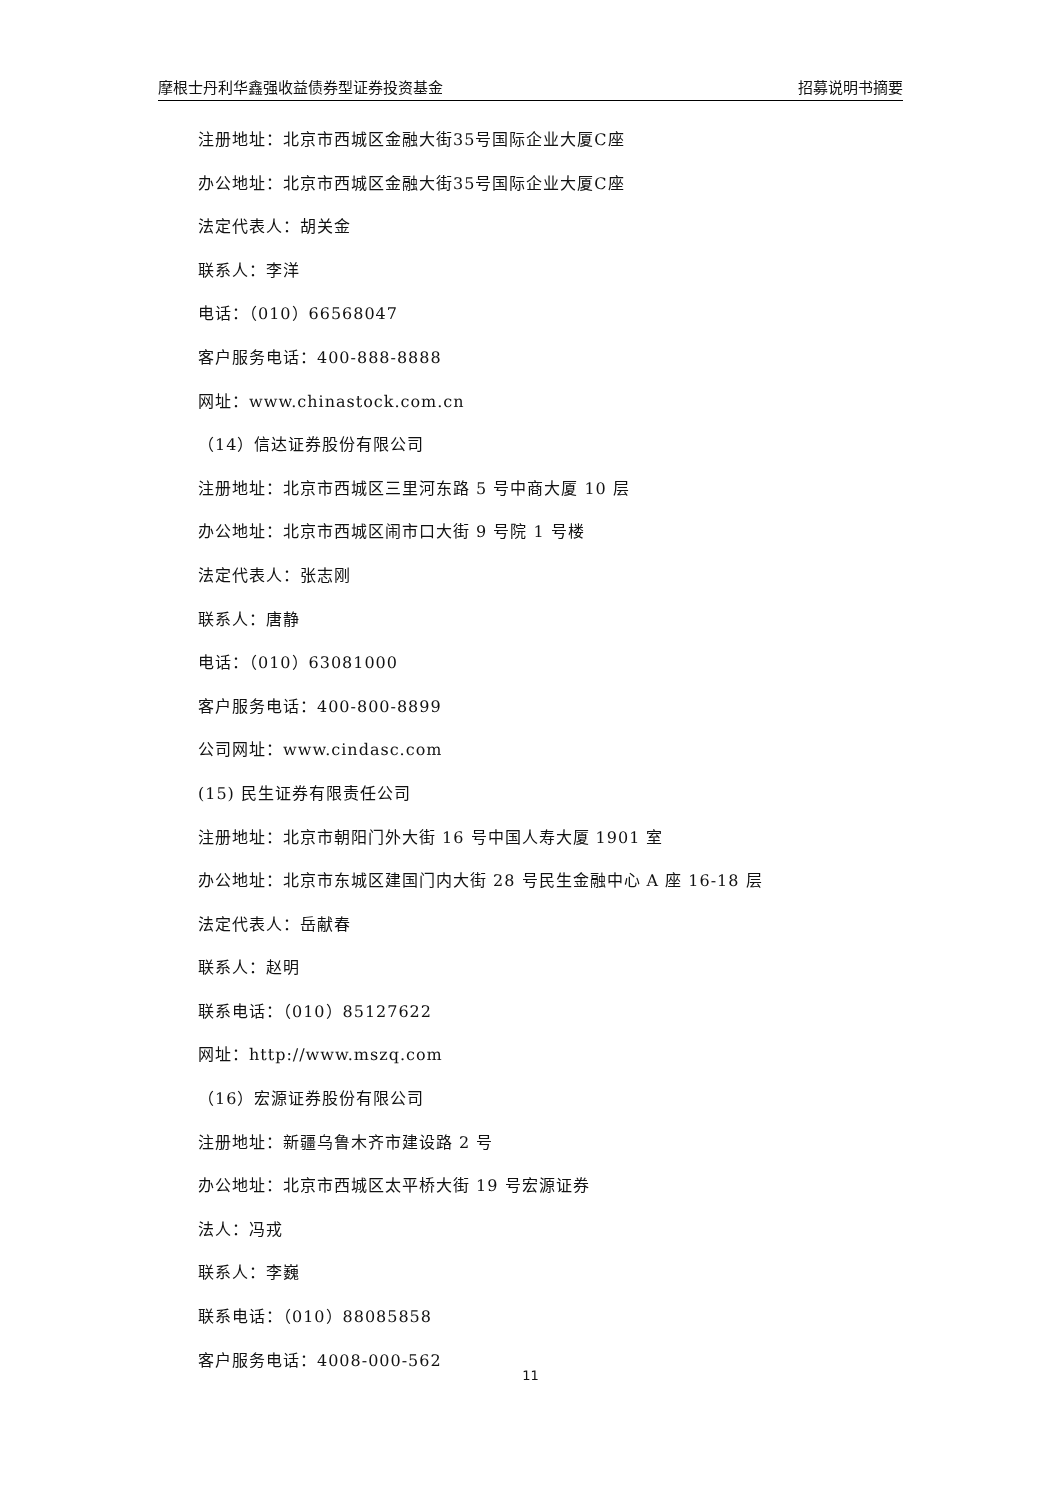摩根士丹利华鑫强收益债券型证券投资基金 招募说明书摘要
注册地址：北京市西城区金融大街35号国际企业大厦C座
办公地址：北京市西城区金融大街35号国际企业大厦C座
法定代表人：胡关金
联系人：李洋
电话：（010）66568047
客户服务电话：400-888-8888
网址：www.chinastock.com.cn
（14）信达证券股份有限公司
注册地址：北京市西城区三里河东路 5 号中商大厦 10 层
办公地址：北京市西城区闹市口大街 9 号院 1 号楼
法定代表人：张志刚
联系人：唐静
电话：（010）63081000
客户服务电话：400-800-8899
公司网址：www.cindasc.com
(15) 民生证券有限责任公司
注册地址：北京市朝阳门外大街 16 号中国人寿大厦 1901 室
办公地址：北京市东城区建国门内大街 28 号民生金融中心 A 座 16-18 层
法定代表人：岳献春
联系人：赵明
联系电话：（010）85127622
网址：http://www.mszq.com
（16）宏源证券股份有限公司
注册地址：新疆乌鲁木齐市建设路 2 号
办公地址：北京市西城区太平桥大街 19 号宏源证券
法人：冯戎
联系人：李巍
联系电话：（010）88085858
客户服务电话：4008-000-562
11